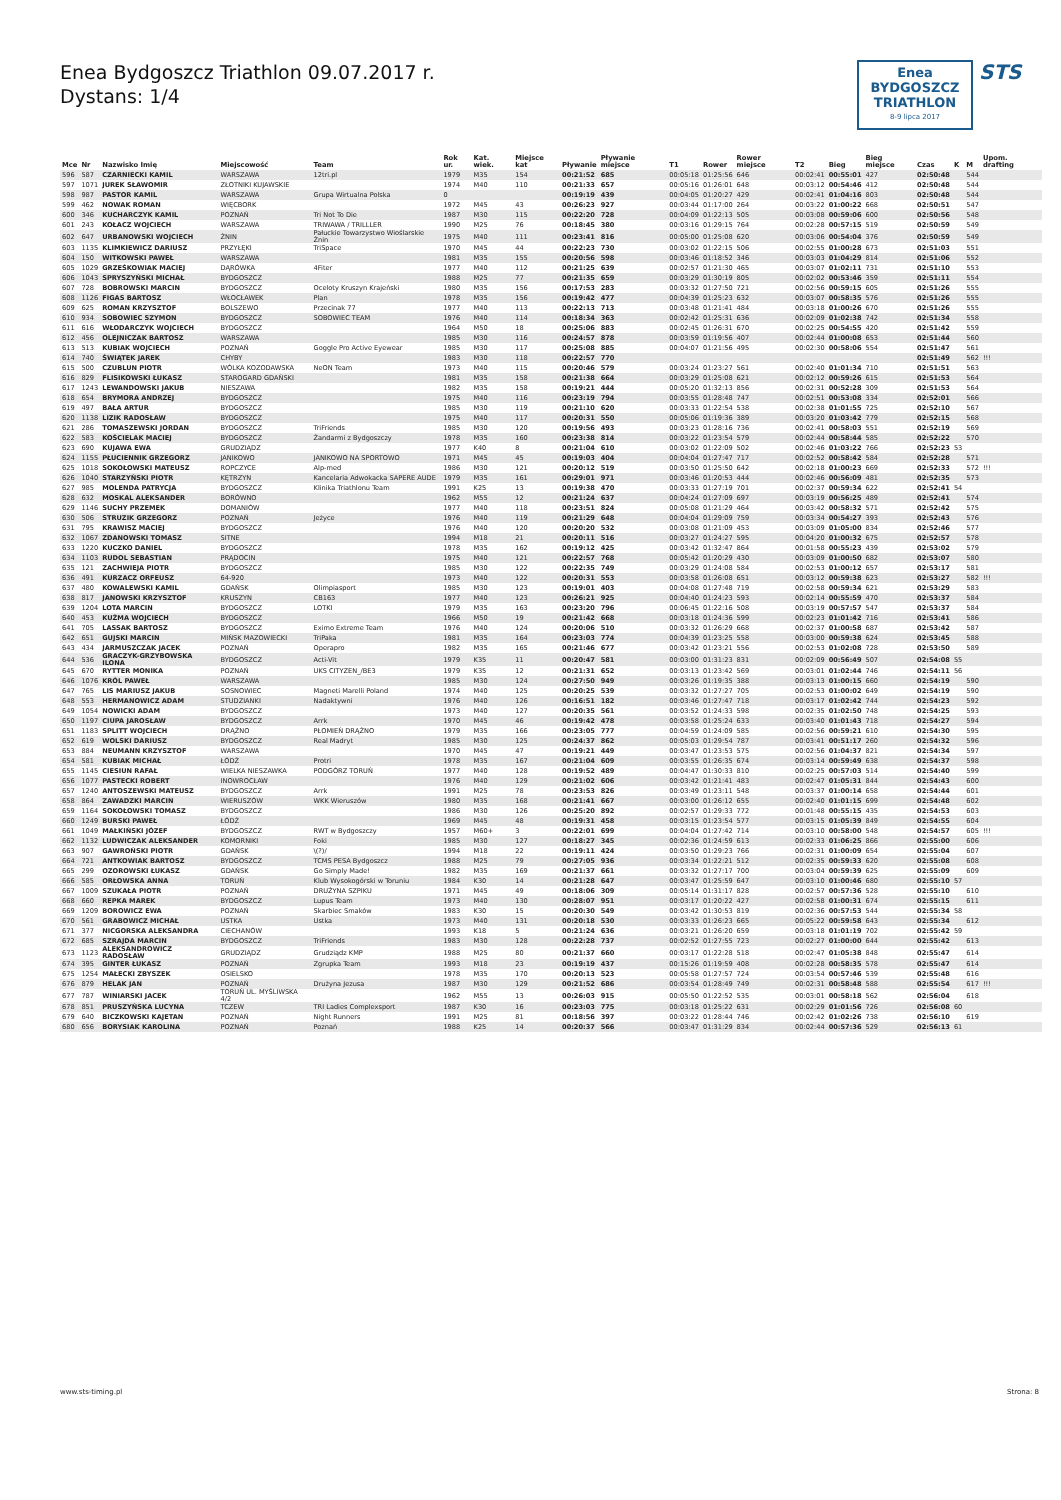Enea Bydgoszcz Triathlon 09.07.2017 r.
Dystans: 1/4
Enea
BYDGOSZCZ
TRIATHLON
8-9 lipca 2017
STS
| Mce | Nr | Nazwisko Imię | Miejscowość | Team | Rok ur. | Kat. wiek. | Miejsce kat | Pływanie | Pływanie miejsce | T1 | Rower | Rower miejsce | T2 | Bieg | Bieg miejsce | Czas | K | M | Upom. drafting |
| --- | --- | --- | --- | --- | --- | --- | --- | --- | --- | --- | --- | --- | --- | --- | --- | --- | --- | --- | --- |
| 596 | 587 | CZARNIECKI KAMIL | WARSZAWA | 12tri.pl | 1979 | M35 | 154 | 00:21:52 | 685 | 00:05:18 | 01:25:56 | 646 | 00:02:41 | 00:55:01 | 427 | 02:50:48 | | 544 | |
| 597 | 1071 | JUREK SŁAWOMIR | ZŁOTNIKI KUJAWSKIE | | 1974 | M40 | 110 | 00:21:33 | 657 | 00:05:16 | 01:26:01 | 648 | 00:03:12 | 00:54:46 | 412 | 02:50:48 | | 544 | |
| 598 | 987 | PASTOR KAMIL | WARSZAWA | Grupa Wirtualna Polska | 0 | | | 00:19:19 | 439 | 00:04:05 | 01:20:27 | 429 | 00:02:41 | 01:04:16 | 803 | 02:50:48 | | 544 | |
| 599 | 462 | NOWAK ROMAN | WIĘCBORK | | 1972 | M45 | 43 | 00:26:23 | 927 | 00:03:44 | 01:17:00 | 264 | 00:03:22 | 01:00:22 | 668 | 02:50:51 | | 547 | |
| 600 | 346 | KUCHARCZYK KAMIL | POZNAŃ | Tri Not To Die | 1987 | M30 | 115 | 00:22:20 | 728 | 00:04:09 | 01:22:13 | 505 | 00:03:08 | 00:59:06 | 600 | 02:50:56 | | 548 | |
| 601 | 243 | KOŁACZ WOJCIECH | WARSZAWA | TRIWAWA / TRILLLER | 1990 | M25 | 76 | 00:18:45 | 380 | 00:03:16 | 01:29:15 | 764 | 00:02:28 | 00:57:15 | 519 | 02:50:59 | | 549 | |
| 602 | 647 | URBANOWSKI WOJCIECH | ŻNIN | Pałuckie Towarzystwo Wioślarskie Żnin | 1975 | M40 | 111 | 00:23:41 | 816 | 00:05:00 | 01:25:08 | 620 | 00:03:06 | 00:54:04 | 376 | 02:50:59 | | 549 | |
| 603 | 1135 | KLIMKIEWICZ DARIUSZ | PRZYŁĘKI | TriSpace | 1970 | M45 | 44 | 00:22:23 | 730 | 00:03:02 | 01:22:15 | 506 | 00:02:55 | 01:00:28 | 673 | 02:51:03 | | 551 | |
| 604 | 150 | WITKOWSKI PAWEŁ | WARSZAWA | | 1981 | M35 | 155 | 00:20:56 | 598 | 00:03:46 | 01:18:52 | 346 | 00:03:03 | 01:04:29 | 814 | 02:51:06 | | 552 | |
| 605 | 1029 | GRZEŚKOWIAK MACIEJ | DĄRÓWKA | 4Fiter | 1977 | M40 | 112 | 00:21:25 | 639 | 00:02:57 | 01:21:30 | 465 | 00:03:07 | 01:02:11 | 731 | 02:51:10 | | 553 | |
| 606 | 1043 | SPRYSZYŃSKI MICHAŁ | BYDGOSZCZ | | 1988 | M25 | 77 | 00:21:35 | 659 | 00:03:29 | 01:30:19 | 805 | 00:02:02 | 00:53:46 | 359 | 02:51:11 | | 554 | |
| 607 | 728 | BOBROWSKI MARCIN | BYDGOSZCZ | Ocelot­y Kruszyn Krajeński | 1980 | M35 | 156 | 00:17:53 | 283 | 00:03:32 | 01:27:50 | 721 | 00:02:56 | 00:59:15 | 605 | 02:51:26 | | 555 | |
| 608 | 1126 | FIGAS BARTOSZ | WŁOCŁAWEK | Plan | 1978 | M35 | 156 | 00:19:42 | 477 | 00:04:39 | 01:25:23 | 632 | 00:03:07 | 00:58:35 | 576 | 02:51:26 | | 555 | |
| 609 | 625 | ROMAN KRZYSZTOF | BOLSZEWO | Przecinak 77 | 1977 | M40 | 113 | 00:22:13 | 713 | 00:03:48 | 01:21:41 | 484 | 00:03:18 | 01:00:26 | 670 | 02:51:26 | | 555 | |
| 610 | 934 | SOBOWIEC SZYMON | BYDGOSZCZ | SOBOWIEC TEAM | 1976 | M40 | 114 | 00:18:34 | 363 | 00:02:42 | 01:25:31 | 636 | 00:02:09 | 01:02:38 | 742 | 02:51:34 | | 558 | |
| 611 | 616 | WŁODARCZYK WOJCIECH | BYDGOSZCZ | | 1964 | M50 | 18 | 00:25:06 | 883 | 00:02:45 | 01:26:31 | 670 | 00:02:25 | 00:54:55 | 420 | 02:51:42 | | 559 | |
| 612 | 456 | OLEJNICZAK BARTOSZ | WARSZAWA | | 1985 | M30 | 116 | 00:24:57 | 878 | 00:03:59 | 01:19:56 | 407 | 00:02:44 | 01:00:08 | 653 | 02:51:44 | | 560 | |
| 613 | 513 | KUBIAK WOJCIECH | POZNAŃ | Goggle Pro Active Eyewear | 1985 | M30 | 117 | 00:25:08 | 885 | 00:04:07 | 01:21:56 | 495 | 00:02:30 | 00:58:06 | 554 | 02:51:47 | | 561 | |
| 614 | 740 | ŚWIĄTEK JAREK | CHYBY | | 1983 | M30 | 118 | 00:22:57 | 770 | | | | | | | 02:51:49 | | 562 | !!! |
| 615 | 500 | CZUBLUN PIOTR | WÓLKA KOZODAWSKA | NeON Team | 1973 | M40 | 115 | 00:20:46 | 579 | 00:03:24 | 01:23:27 | 561 | 00:02:40 | 01:01:34 | 710 | 02:51:51 | | 563 | |
| 616 | 829 | FLISIKOWSKI ŁUKASZ | STAROGARD GDAŃSKI | | 1981 | M35 | 158 | 00:21:38 | 664 | 00:03:29 | 01:25:08 | 621 | 00:02:12 | 00:59:26 | 615 | 02:51:53 | | 564 | |
| 617 | 1243 | LEWANDOWSKI JAKUB | NIESZAWA | | 1982 | M35 | 158 | 00:19:21 | 444 | 00:05:20 | 01:32:13 | 856 | 00:02:31 | 00:52:28 | 309 | 02:51:53 | | 564 | |
| 618 | 654 | BRYMORA ANDRZEJ | BYDGOSZCZ | | 1975 | M40 | 116 | 00:23:19 | 794 | 00:03:55 | 01:28:48 | 747 | 00:02:51 | 00:53:08 | 334 | 02:52:01 | | 566 | |
| 619 | 497 | BAŁA ARTUR | BYDGOSZCZ | | 1985 | M30 | 119 | 00:21:10 | 620 | 00:03:33 | 01:22:54 | 538 | 00:02:38 | 01:01:55 | 725 | 02:52:10 | | 567 | |
| 620 | 1138 | LIZIK RADOSŁAW | BYDGOSZCZ | | 1975 | M40 | 117 | 00:20:31 | 550 | 00:05:06 | 01:19:36 | 389 | 00:03:20 | 01:03:42 | 779 | 02:52:15 | | 568 | |
| 621 | 286 | TOMASZEWSKI JORDAN | BYDGOSZCZ | TriFriends | 1985 | M30 | 120 | 00:19:56 | 493 | 00:03:23 | 01:28:16 | 736 | 00:02:41 | 00:58:03 | 551 | 02:52:19 | | 569 | |
| 622 | 583 | KOŚCIELAK MACIEJ | BYDGOSZCZ | Żandarmi z Bydgoszczy | 1978 | M35 | 160 | 00:23:38 | 814 | 00:03:22 | 01:23:54 | 579 | 00:02:44 | 00:58:44 | 585 | 02:52:22 | | 570 | |
| 623 | 690 | KUJAWA EWA | GRUDZIĄDZ | | 1977 | K40 | 8 | 00:21:04 | 610 | 00:03:02 | 01:22:09 | 502 | 00:02:46 | 01:03:22 | 766 | 02:52:23 | 53 | | |
| 624 | 1155 | PŁUCIENNIK GRZEGORZ | JANIKOWO | JANIKOWO NA SPORTOWO | 1971 | M45 | 45 | 00:19:03 | 404 | 00:04:04 | 01:27:47 | 717 | 00:02:52 | 00:58:42 | 584 | 02:52:28 | | 571 | |
| 625 | 1018 | SOKOŁOWSKI MATEUSZ | ROPCZYCE | Alp-med | 1986 | M30 | 121 | 00:20:12 | 519 | 00:03:50 | 01:25:50 | 642 | 00:02:18 | 01:00:23 | 669 | 02:52:33 | | 572 | !!! |
| 626 | 1040 | STARZYŃSKI PIOTR | KĘTRZYN | Kancelaria Adwokacka SAPERE AUDE | 1979 | M35 | 161 | 00:29:01 | 971 | 00:03:46 | 01:20:53 | 444 | 00:02:46 | 00:56:09 | 481 | 02:52:35 | | 573 | |
| 627 | 985 | MOLENDA PATRYCJA | BYDGOSZCZ | Klinika Triathlonu Team | 1991 | K25 | 13 | 00:19:38 | 470 | 00:03:33 | 01:27:19 | 701 | 00:02:37 | 00:59:34 | 622 | 02:52:41 | 54 | | |
| 628 | 632 | MOSKAL ALEKSANDER | BORÓWNO | | 1962 | M55 | 12 | 00:21:24 | 637 | 00:04:24 | 01:27:09 | 697 | 00:03:19 | 00:56:25 | 489 | 02:52:41 | | 574 | |
| 629 | 1146 | SUCHY PRZEMEK | DOMANIÓW | | 1977 | M40 | 118 | 00:23:51 | 824 | 00:05:08 | 01:21:29 | 464 | 00:03:42 | 00:58:32 | 571 | 02:52:42 | | 575 | |
| 630 | 506 | STRUZIK GRZEGORZ | POZNAŃ | Jeżyce | 1976 | M40 | 119 | 00:21:29 | 648 | 00:04:04 | 01:29:09 | 759 | 00:03:34 | 00:54:27 | 393 | 02:52:43 | | 576 | |
| 631 | 795 | KRAWISZ MACIEJ | BYDGOSZCZ | | 1976 | M40 | 120 | 00:20:20 | 532 | 00:03:08 | 01:21:09 | 453 | 00:03:09 | 01:05:00 | 834 | 02:52:46 | | 577 | |
| 632 | 1067 | ZDANOWSKI TOMASZ | SITNE | | 1994 | M18 | 21 | 00:20:11 | 516 | 00:03:27 | 01:24:27 | 595 | 00:04:20 | 01:00:32 | 675 | 02:52:57 | | 578 | |
| 633 | 1220 | KUCZKO DANIEL | BYDGOSZCZ | | 1978 | M35 | 162 | 00:19:12 | 425 | 00:03:42 | 01:32:47 | 864 | 00:01:58 | 00:55:23 | 439 | 02:53:02 | | 579 | |
| 634 | 1103 | RUDOL SEBASTIAN | PRĄDOCIN | | 1975 | M40 | 121 | 00:22:57 | 768 | 00:05:42 | 01:20:29 | 430 | 00:03:09 | 01:00:50 | 682 | 02:53:07 | | 580 | |
| 635 | 121 | ZACHWIEJA PIOTR | BYDGOSZCZ | | 1985 | M30 | 122 | 00:22:35 | 749 | 00:03:29 | 01:24:08 | 584 | 00:02:53 | 01:00:12 | 657 | 02:53:17 | | 581 | |
| 636 | 491 | KURZACZ ORFEUSZ | 64-920 | | 1973 | M40 | 122 | 00:20:31 | 553 | 00:03:58 | 01:26:08 | 651 | 00:03:12 | 00:59:38 | 623 | 02:53:27 | | 582 | !!! |
| 637 | 480 | KOWALEWSKI KAMIL | GDAŃSK | Olimpiasport | 1985 | M30 | 123 | 00:19:01 | 403 | 00:04:08 | 01:27:48 | 719 | 00:02:58 | 00:59:34 | 621 | 02:53:29 | | 583 | |
| 638 | 817 | JANOWSKI KRZYSZTOF | KRUSZYN | CB163 | 1977 | M40 | 123 | 00:26:21 | 925 | 00:04:40 | 01:24:23 | 593 | 00:02:14 | 00:55:59 | 470 | 02:53:37 | | 584 | |
| 639 | 1204 | LOTA MARCIN | BYDGOSZCZ | LOTKI | 1979 | M35 | 163 | 00:23:20 | 796 | 00:06:45 | 01:22:16 | 508 | 00:03:19 | 00:57:57 | 547 | 02:53:37 | | 584 | |
| 640 | 453 | KUŹMA WOJCIECH | BYDGOSZCZ | | 1966 | M50 | 19 | 00:21:42 | 668 | 00:03:18 | 01:24:36 | 599 | 00:02:23 | 01:01:42 | 716 | 02:53:41 | | 586 | |
| 641 | 705 | LASSAK BARTOSZ | BYDGOSZCZ | Eximo Extreme Team | 1976 | M40 | 124 | 00:20:06 | 510 | 00:03:32 | 01:26:29 | 668 | 00:02:37 | 01:00:58 | 687 | 02:53:42 | | 587 | |
| 642 | 651 | GUJSKI MARCIN | MIŃSK MAZOWIECKI | TriPaka | 1981 | M35 | 164 | 00:23:03 | 774 | 00:04:39 | 01:23:25 | 558 | 00:03:00 | 00:59:38 | 624 | 02:53:45 | | 588 | |
| 643 | 434 | JARMUSZCZAK JACEK | POZNAŃ | Operapro | 1982 | M35 | 165 | 00:21:46 | 677 | 00:03:42 | 01:23:21 | 556 | 00:02:53 | 01:02:08 | 728 | 02:53:50 | | 589 | |
| 644 | 536 | GRACZYK-GRZYBOWSKA ILONA | BYDGOSZCZ | Acti-Vit | 1979 | K35 | 11 | 00:20:47 | 581 | 00:03:00 | 01:31:23 | 831 | 00:02:09 | 00:56:49 | 507 | 02:54:08 | 55 | | |
| 645 | 670 | RYTTER MONIKA | POZNAŃ | UKS CITYZEN_/BE3 | 1979 | K35 | 12 | 00:21:31 | 652 | 00:03:13 | 01:23:42 | 569 | 00:03:01 | 01:02:44 | 746 | 02:54:11 | 56 | | |
| 646 | 1076 | KRÓL PAWEŁ | WARSZAWA | | 1985 | M30 | 124 | 00:27:50 | 949 | 00:03:26 | 01:19:35 | 388 | 00:03:13 | 01:00:15 | 660 | 02:54:19 | | 590 | |
| 647 | 765 | LIS MARIUSZ JAKUB | SOSNOWIEC | Magneti Marelli Poland | 1974 | M40 | 125 | 00:20:25 | 539 | 00:03:32 | 01:27:27 | 705 | 00:02:53 | 01:00:02 | 649 | 02:54:19 | | 590 | |
| 648 | 553 | HERMANOWICZ ADAM | STUDZIANKI | Nadaktywni | 1976 | M40 | 126 | 00:16:51 | 182 | 00:03:46 | 01:27:47 | 718 | 00:03:17 | 01:02:42 | 744 | 02:54:23 | | 592 | |
| 649 | 1054 | NOWICKI ADAM | BYDGOSZCZ | | 1973 | M40 | 127 | 00:20:35 | 561 | 00:03:52 | 01:24:33 | 598 | 00:02:35 | 01:02:50 | 748 | 02:54:25 | | 593 | |
| 650 | 1197 | CIUPA JAROSŁAW | BYDGOSZCZ | Arrk | 1970 | M45 | 46 | 00:19:42 | 478 | 00:03:58 | 01:25:24 | 633 | 00:03:40 | 01:01:43 | 718 | 02:54:27 | | 594 | |
| 651 | 1183 | SPLITT WOJCIECH | DRĄŻNO | PŁOMIEŃ DRĄŻNO | 1979 | M35 | 166 | 00:23:05 | 777 | 00:04:59 | 01:24:09 | 585 | 00:02:56 | 00:59:21 | 610 | 02:54:30 | | 595 | |
| 652 | 619 | WOLSKI DARIUSZ | BYDGOSZCZ | Real Madryt | 1985 | M30 | 125 | 00:24:37 | 862 | 00:05:03 | 01:29:54 | 787 | 00:03:41 | 00:51:17 | 260 | 02:54:32 | | 596 | |
| 653 | 884 | NEUMANN KRZYSZTOF | WARSZAWA | | 1970 | M45 | 47 | 00:19:21 | 449 | 00:03:47 | 01:23:53 | 575 | 00:02:56 | 01:04:37 | 821 | 02:54:34 | | 597 | |
| 654 | 581 | KUBIAK MICHAŁ | ŁÓDŹ | Protri | 1978 | M35 | 167 | 00:21:04 | 609 | 00:03:55 | 01:26:35 | 674 | 00:03:14 | 00:59:49 | 638 | 02:54:37 | | 598 | |
| 655 | 1145 | CIESIUN RAFAŁ | WIELKA NIESZAWKA | PODGÓRZ TORUŃ | 1977 | M40 | 128 | 00:19:52 | 489 | 00:04:47 | 01:30:33 | 810 | 00:02:25 | 00:57:03 | 514 | 02:54:40 | | 599 | |
| 656 | 1077 | PASTECKI ROBERT | INOWROCŁAW | | 1976 | M40 | 129 | 00:21:02 | 606 | 00:03:42 | 01:21:41 | 483 | 00:02:47 | 01:05:31 | 844 | 02:54:43 | | 600 | |
| 657 | 1240 | ANTOSZEWSKI MATEUSZ | BYDGOSZCZ | Arrk | 1991 | M25 | 78 | 00:23:53 | 826 | 00:03:49 | 01:23:11 | 548 | 00:03:37 | 01:00:14 | 658 | 02:54:44 | | 601 | |
| 658 | 864 | ZAWADZKI MARCIN | WIERUSZÓW | WKK Wieruszów | 1980 | M35 | 168 | 00:21:41 | 667 | 00:03:00 | 01:26:12 | 655 | 00:02:40 | 01:01:15 | 699 | 02:54:48 | | 602 | |
| 659 | 1164 | SOKOŁOWSKI TOMASZ | BYDGOSZCZ | | 1986 | M30 | 126 | 00:25:20 | 892 | 00:02:57 | 01:29:33 | 772 | 00:01:48 | 00:55:15 | 435 | 02:54:53 | | 603 | |
| 660 | 1249 | BURSKI PAWEŁ | ŁÓDŹ | | 1969 | M45 | 48 | 00:19:31 | 458 | 00:03:15 | 01:23:54 | 577 | 00:03:15 | 01:05:39 | 849 | 02:54:55 | | 604 | |
| 661 | 1049 | MAŁKIŃSKI JÓZEF | BYDGOSZCZ | RWT w Bydgoszczy | 1957 | M60+ | 3 | 00:22:01 | 699 | 00:04:04 | 01:27:42 | 714 | 00:03:10 | 00:58:00 | 548 | 02:54:57 | | 605 | !!! |
| 662 | 1132 | LUDWICZAK ALEKSANDER | KOMORNIKI | Foki | 1985 | M30 | 127 | 00:18:27 | 345 | 00:02:36 | 01:24:59 | 613 | 00:02:33 | 01:06:25 | 866 | 02:55:00 | | 606 | |
| 663 | 907 | GAWROŃSKI PIOTR | GDAŃSK | \(?)/ | 1994 | M18 | 22 | 00:19:11 | 424 | 00:03:50 | 01:29:23 | 766 | 00:02:31 | 01:00:09 | 654 | 02:55:04 | | 607 | |
| 664 | 721 | ANTKOWIAK BARTOSZ | BYDGOSZCZ | TCMS PESA Bydgoszcz | 1988 | M25 | 79 | 00:27:05 | 936 | 00:03:34 | 01:22:21 | 512 | 00:02:35 | 00:59:33 | 620 | 02:55:08 | | 608 | |
| 665 | 299 | OZOROWSKI ŁUKASZ | GDAŃSK | Go Simply Made! | 1982 | M35 | 169 | 00:21:37 | 661 | 00:03:32 | 01:27:17 | 700 | 00:03:04 | 00:59:39 | 625 | 02:55:09 | | 609 | |
| 666 | 585 | ORŁOWSKA ANNA | TORUŃ | Klub Wysokogórski w Toruniu | 1984 | K30 | 14 | 00:21:28 | 647 | 00:03:47 | 01:25:59 | 647 | 00:03:10 | 01:00:46 | 680 | 02:55:10 | 57 | | |
| 667 | 1009 | SZUKAŁA PIOTR | POZNAŃ | DRUŻYNA SZPIKU | 1971 | M45 | 49 | 00:18:06 | 309 | 00:05:14 | 01:31:17 | 828 | 00:02:57 | 00:57:36 | 528 | 02:55:10 | | 610 | |
| 668 | 660 | REPKA MAREK | BYDGOSZCZ | Lupus Team | 1973 | M40 | 130 | 00:28:07 | 951 | 00:03:17 | 01:20:22 | 427 | 00:02:58 | 01:00:31 | 674 | 02:55:15 | | 611 | |
| 669 | 1209 | BOROWICZ EWA | POZNAŃ | Skarbiec Smaków | 1983 | K30 | 15 | 00:20:30 | 549 | 00:03:42 | 01:30:53 | 819 | 00:02:36 | 00:57:53 | 544 | 02:55:34 | 58 | | |
| 670 | 561 | GRABOWICZ MICHAŁ | USTKA | Ustka | 1973 | M40 | 131 | 00:20:18 | 530 | 00:03:33 | 01:26:23 | 665 | 00:05:22 | 00:59:58 | 643 | 02:55:34 | | 612 | |
| 671 | 377 | NICGORSKA ALEKSANDRA | CIECHANÓW | | 1993 | K18 | 5 | 00:21:24 | 636 | 00:03:21 | 01:26:20 | 659 | 00:03:18 | 01:01:19 | 702 | 02:55:42 | 59 | | |
| 672 | 685 | SZRAJDA MARCIN | BYDGOSZCZ | TriFriends | 1983 | M30 | 128 | 00:22:28 | 737 | 00:02:52 | 01:27:55 | 723 | 00:02:27 | 01:00:00 | 644 | 02:55:42 | | 613 | |
| 673 | 1123 | ALEKSANDROWICZ RADOSŁAW | GRUDZIĄDZ | Grudziądz KMP | 1988 | M25 | 80 | 00:21:37 | 660 | 00:03:17 | 01:22:28 | 518 | 00:02:47 | 01:05:38 | 848 | 02:55:47 | | 614 | |
| 674 | 395 | GINTER ŁUKASZ | POZNAŃ | Zgrupka Team | 1993 | M18 | 23 | 00:19:19 | 437 | 00:15:26 | 01:19:59 | 408 | 00:02:28 | 00:58:35 | 578 | 02:55:47 | | 614 | |
| 675 | 1254 | MAŁECKI ZBYSZEK | OSIELSKO | | 1978 | M35 | 170 | 00:20:13 | 523 | 00:05:58 | 01:27:57 | 724 | 00:03:54 | 00:57:46 | 539 | 02:55:48 | | 616 | |
| 676 | 879 | HELAK JAN | POZNAŃ | Drużyna Jezusa | 1987 | M30 | 129 | 00:21:52 | 686 | 00:03:54 | 01:28:49 | 749 | 00:02:31 | 00:58:48 | 588 | 02:55:54 | | 617 | !!! |
| 677 | 787 | WINIARSKI JACEK | TORUŃ UL. MYŚLIWSKA 4/2 | | 1962 | M55 | 13 | 00:26:03 | 915 | 00:05:50 | 01:22:52 | 535 | 00:03:01 | 00:58:18 | 562 | 02:56:04 | | 618 | |
| 678 | 851 | PRUSZYŃSKA LUCYNA | TCZEW | TRI Ladies Complexsport | 1987 | K30 | 16 | 00:23:03 | 775 | 00:03:18 | 01:25:22 | 631 | 00:02:29 | 01:01:56 | 726 | 02:56:08 | 60 | | |
| 679 | 640 | BICZKOWSKI KAJETAN | POZNAŃ | Night Runners | 1991 | M25 | 81 | 00:18:56 | 397 | 00:03:22 | 01:28:44 | 746 | 00:02:42 | 01:02:26 | 738 | 02:56:10 | | 619 | |
| 680 | 656 | BORYSIAK KAROLINA | POZNAŃ | Poznań | 1988 | K25 | 14 | 00:20:37 | 566 | 00:03:47 | 01:31:29 | 834 | 00:02:44 | 00:57:36 | 529 | 02:56:13 | 61 | | |
www.sts-timing.pl Strona: 8